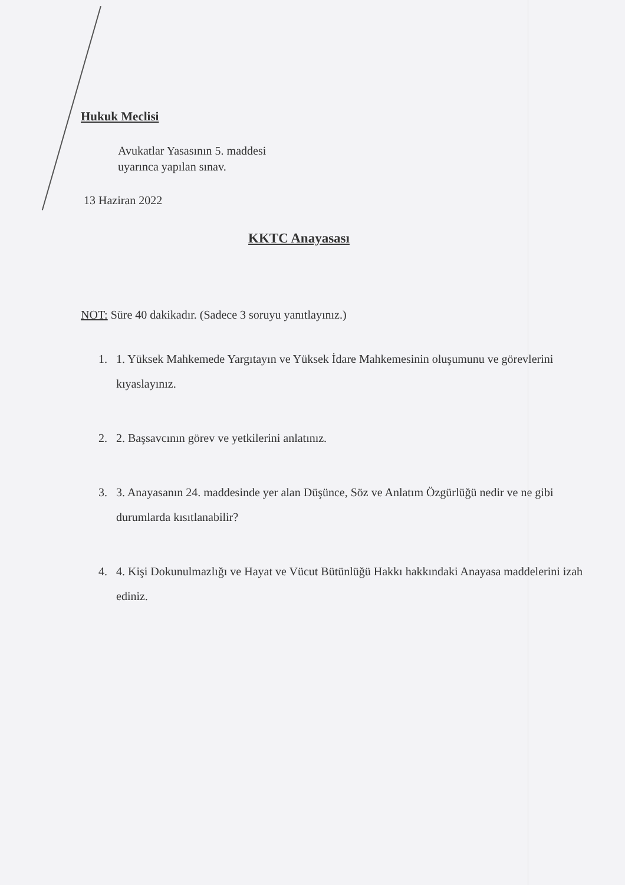Hukuk Meclisi
Avukatlar Yasasının 5. maddesi
uyarınca yapılan sınav.
13 Haziran 2022
KKTC Anayasası
NOT: Süre 40 dakikadır. (Sadece 3 soruyu yanıtlayınız.)
1. 1. Yüksek Mahkemede Yargıtayın ve Yüksek İdare Mahkemesinin oluşumunu ve görevlerini kıyaslayınız.
2. 2. Başsavcının görev ve yetkilerini anlatınız.
3. 3. Anayasanın 24. maddesinde yer alan Düşünce, Söz ve Anlatım Özgürlüğü nedir ve ne gibi durumlarda kısıtlanabilir?
4. 4. Kişi Dokunulmazlığı ve Hayat ve Vücut Bütünlüğü Hakkı hakkındaki Anayasa maddelerini izah ediniz.